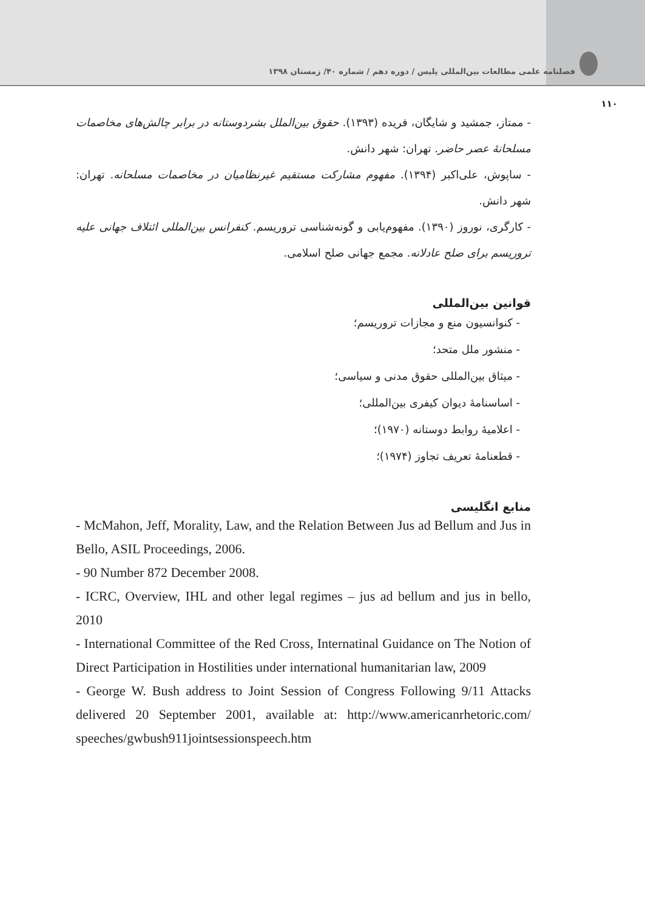فصلنامه علمی مطالعات بین‌المللی پلیس / دوره دهم / شماره ۴۰/ زمستان ۱۳۹۸
۱۱۰
- ممتاز، جمشید و شایگان، فریده (۱۳۹۳). حقوق بین‌الملل بشردوستانه در برابر چالش‌های مخاصمات مسلحانهٔ عصر حاضر. تهران: شهر دانش.
- ساپوش، علی‌اکبر (۱۳۹۴). مفهوم مشارکت مستقیم غیرنظامیان در مخاصمات مسلحانه. تهران: شهر دانش.
- کارگری، نوروز (۱۳۹۰). مفهوم‌یابی و گونه‌شناسی تروریسم. کنفرانس بین‌المللی ائتلاف جهانی علیه تروریسم برای صلح عادلانه. مجمع جهانی صلح اسلامی.
قوانین بین‌المللی
- کنوانسیون منع و مجازات تروریسم؛
- منشور ملل متحد؛
- میثاق بین‌المللی حقوق مدنی و سیاسی؛
- اساسنامهٔ دیوان کیفری بین‌المللی؛
- اعلامیهٔ روابط دوستانه (۱۹۷۰)؛
- قطعنامهٔ تعریف تجاوز (۱۹۷۴)؛
منابع انگلیسی
- McMahon, Jeff, Morality, Law, and the Relation Between Jus ad Bellum and Jus in Bello, ASIL Proceedings, 2006.
- 90 Number 872 December 2008.
- ICRC, Overview, IHL and other legal regimes – jus ad bellum and jus in bello, 2010
- International Committee of the Red Cross, Internatinal Guidance on The Notion of Direct Participation in Hostilities under international humanitarian law, 2009
- George W. Bush address to Joint Session of Congress Following 9/11 Attacks delivered 20 September 2001, available at: http://www.americanrhetoric.com/ speeches/gwbush911jointsessionspeech.htm